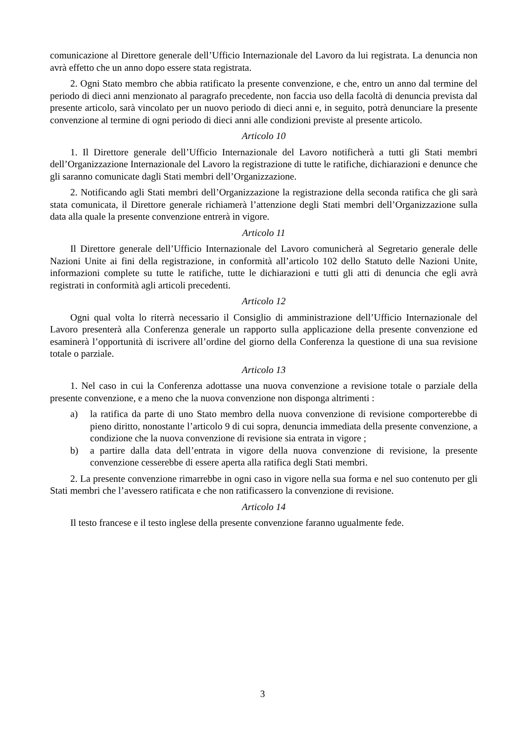comunicazione al Direttore generale dell’Ufficio Internazionale del Lavoro da lui registrata. La denuncia non avrà effetto che un anno dopo essere stata registrata.
2. Ogni Stato membro che abbia ratificato la presente convenzione, e che, entro un anno dal termine del periodo di dieci anni menzionato al paragrafo precedente, non faccia uso della facoltà di denuncia prevista dal presente articolo, sarà vincolato per un nuovo periodo di dieci anni e, in seguito, potrà denunciare la presente convenzione al termine di ogni periodo di dieci anni alle condizioni previste al presente articolo.
Articolo 10
1. Il Direttore generale dell’Ufficio Internazionale del Lavoro notificherà a tutti gli Stati membri dell’Organizzazione Internazionale del Lavoro la registrazione di tutte le ratifiche, dichiarazioni e denunce che gli saranno comunicate dagli Stati membri dell’Organizzazione.
2. Notificando agli Stati membri dell’Organizzazione la registrazione della seconda ratifica che gli sarà stata comunicata, il Direttore generale richiamerà l’attenzione degli Stati membri dell’Organizzazione sulla data alla quale la presente convenzione entrerà in vigore.
Articolo 11
Il Direttore generale dell’Ufficio Internazionale del Lavoro comunicherà al Segretario generale delle Nazioni Unite ai fini della registrazione, in conformità all’articolo 102 dello Statuto delle Nazioni Unite, informazioni complete su tutte le ratifiche, tutte le dichiarazioni e tutti gli atti di denuncia che egli avrà registrati in conformità agli articoli precedenti.
Articolo 12
Ogni qual volta lo riterrà necessario il Consiglio di amministrazione dell’Ufficio Internazionale del Lavoro presenterà alla Conferenza generale un rapporto sulla applicazione della presente convenzione ed esaminerà l’opportunità di iscrivere all’ordine del giorno della Conferenza la questione di una sua revisione totale o parziale.
Articolo 13
1. Nel caso in cui la Conferenza adottasse una nuova convenzione a revisione totale o parziale della presente convenzione, e a meno che la nuova convenzione non disponga altrimenti :
a) la ratifica da parte di uno Stato membro della nuova convenzione di revisione comporterebbe di pieno diritto, nonostante l’articolo 9 di cui sopra, denuncia immediata della presente convenzione, a condizione che la nuova convenzione di revisione sia entrata in vigore ;
b) a partire dalla data dell’entrata in vigore della nuova convenzione di revisione, la presente convenzione cesserebbe di essere aperta alla ratifica degli Stati membri.
2. La presente convenzione rimarrebbe in ogni caso in vigore nella sua forma e nel suo contenuto per gli Stati membri che l’avessero ratificata e che non ratificassero la convenzione di revisione.
Articolo 14
Il testo francese e il testo inglese della presente convenzione faranno ugualmente fede.
3